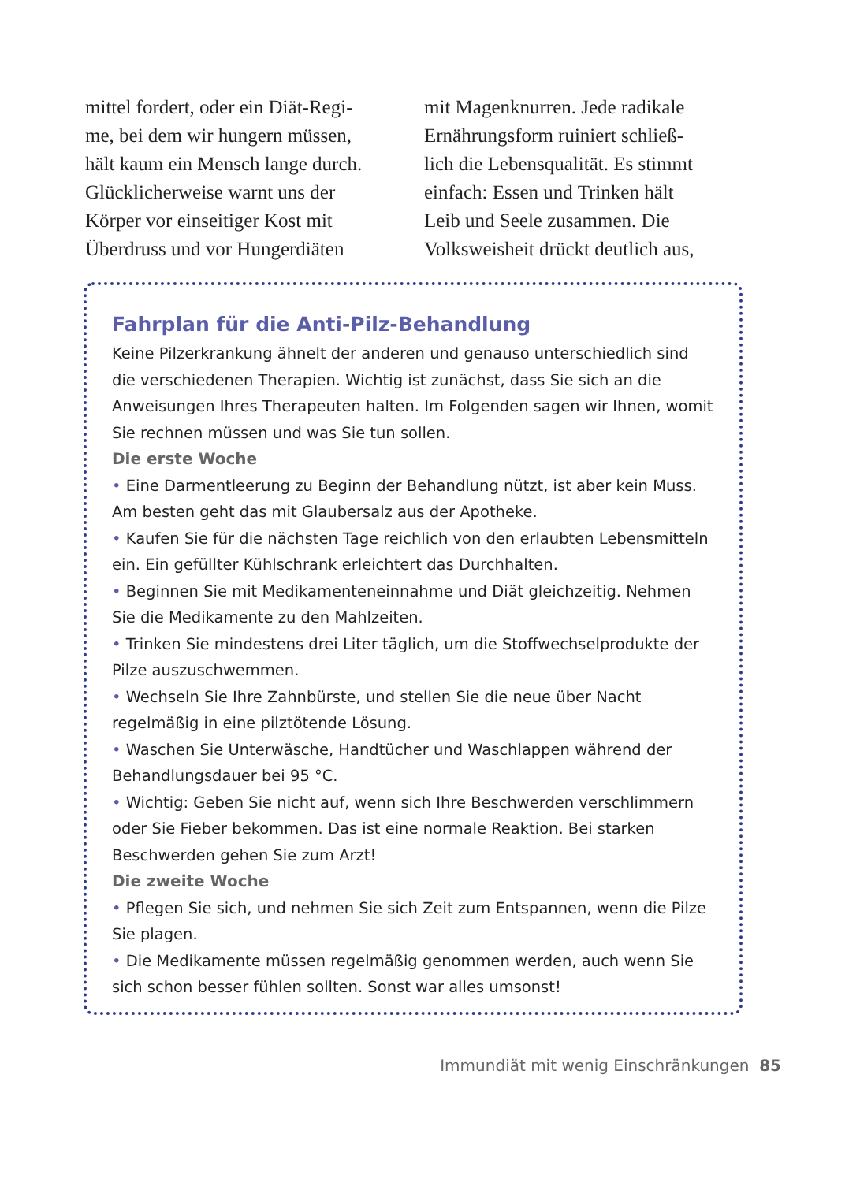mittel fordert, oder ein Diät-Regi-
me, bei dem wir hungern müssen,
hält kaum ein Mensch lange durch.
Glücklicherweise warnt uns der
Körper vor einseitiger Kost mit
Überdruss und vor Hungerdiäten
mit Magenknurren. Jede radikale
Ernährungsform ruiniert schließ-
lich die Lebensqualität. Es stimmt
einfach: Essen und Trinken hält
Leib und Seele zusammen. Die
Volksweisheit drückt deutlich aus,
Fahrplan für die Anti-Pilz-Behandlung
Keine Pilzerkrankung ähnelt der anderen und genauso unterschiedlich sind die verschiedenen Therapien. Wichtig ist zunächst, dass Sie sich an die Anweisungen Ihres Therapeuten halten. Im Folgenden sagen wir Ihnen, womit Sie rechnen müssen und was Sie tun sollen.
Die erste Woche
• Eine Darmentleerung zu Beginn der Behandlung nützt, ist aber kein Muss. Am besten geht das mit Glaubersalz aus der Apotheke.
• Kaufen Sie für die nächsten Tage reichlich von den erlaubten Lebensmitteln ein. Ein gefüllter Kühlschrank erleichtert das Durchhalten.
• Beginnen Sie mit Medikamenteneinnahme und Diät gleichzeitig. Nehmen Sie die Medikamente zu den Mahlzeiten.
• Trinken Sie mindestens drei Liter täglich, um die Stoffwechselprodukte der Pilze auszuschwemmen.
• Wechseln Sie Ihre Zahnbürste, und stellen Sie die neue über Nacht regelmäßig in eine pilztötende Lösung.
• Waschen Sie Unterwäsche, Handtücher und Waschlappen während der Behandlungsdauer bei 95 °C.
• Wichtig: Geben Sie nicht auf, wenn sich Ihre Beschwerden verschlimmern oder Sie Fieber bekommen. Das ist eine normale Reaktion. Bei starken Beschwerden gehen Sie zum Arzt!
Die zweite Woche
• Pflegen Sie sich, und nehmen Sie sich Zeit zum Entspannen, wenn die Pilze Sie plagen.
• Die Medikamente müssen regelmäßig genommen werden, auch wenn Sie sich schon besser fühlen sollten. Sonst war alles umsonst!
Immundiät mit wenig Einschränkungen 85